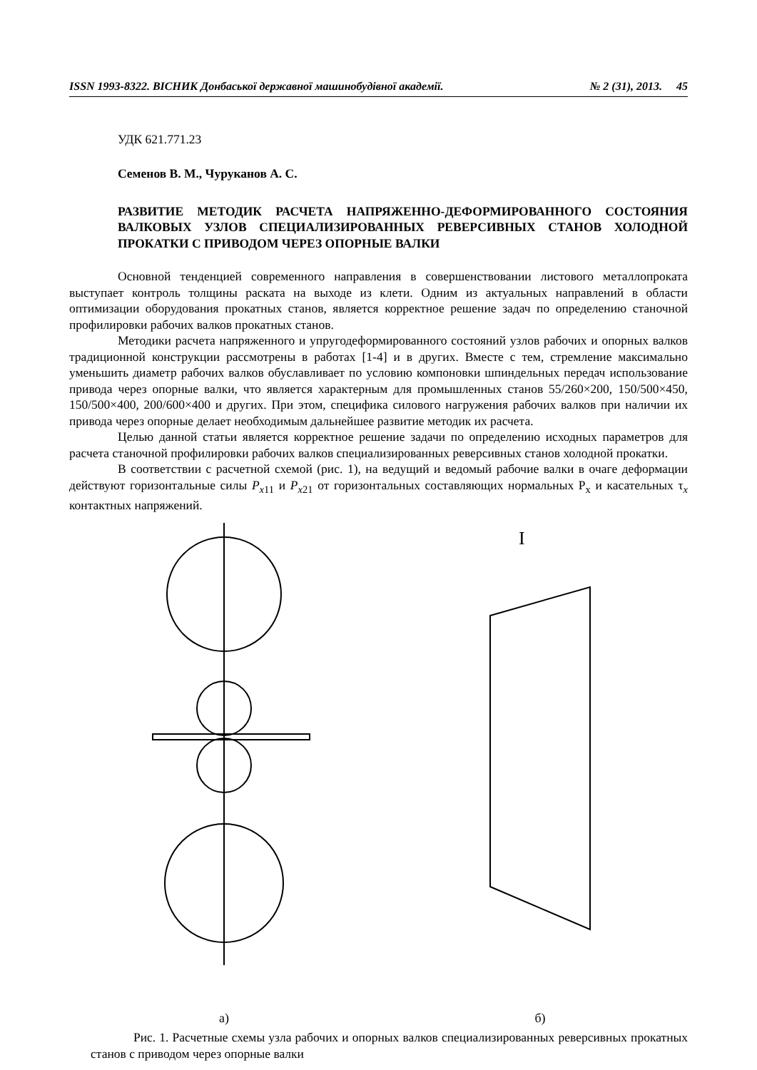ISSN 1993-8322. ВІСНИК Донбаської державної машинобудівної академії. № 2 (31), 2013. 45
УДК 621.771.23
Семенов В. М., Чуруканов А. С.
РАЗВИТИЕ МЕТОДИК РАСЧЕТА НАПРЯЖЕННО-ДЕФОРМИРОВАННОГО СОСТОЯНИЯ ВАЛКОВЫХ УЗЛОВ СПЕЦИАЛИЗИРОВАННЫХ РЕВЕРСИВНЫХ СТАНОВ ХОЛОДНОЙ ПРОКАТКИ С ПРИВОДОМ ЧЕРЕЗ ОПОРНЫЕ ВАЛКИ
Основной тенденцией современного направления в совершенствовании листового металлопроката выступает контроль толщины раската на выходе из клети. Одним из актуальных направлений в области оптимизации оборудования прокатных станов, является корректное решение задач по определению станочной профилировки рабочих валков прокатных станов.
Методики расчета напряженного и упругодеформированного состояний узлов рабочих и опорных валков традиционной конструкции рассмотрены в работах [1-4] и в других. Вместе с тем, стремление максимально уменьшить диаметр рабочих валков обуславливает по условию компоновки шпиндельных передач использование привода через опорные валки, что является характерным для промышленных станов 55/260×200, 150/500×450, 150/500×400, 200/600×400 и других. При этом, специфика силового нагружения рабочих валков при наличии их привода через опорные делает необходимым дальнейшее развитие методик их расчета.
Целью данной статьи является корректное решение задачи по определению исходных параметров для расчета станочной профилировки рабочих валков специализированных реверсивных станов холодной прокатки.
В соответствии с расчетной схемой (рис. 1), на ведущий и ведомый рабочие валки в очаге деформации действуют горизонтальные силы P<sub>x11</sub> и P<sub>x21</sub> от горизонтальных составляющих нормальных P<sub>x</sub> и касательных τ<sub>x</sub> контактных напряжений.
а)
I
б)
Рис. 1. Расчетные схемы узла рабочих и опорных валков специализированных реверсивных прокатных станов с приводом через опорные валки